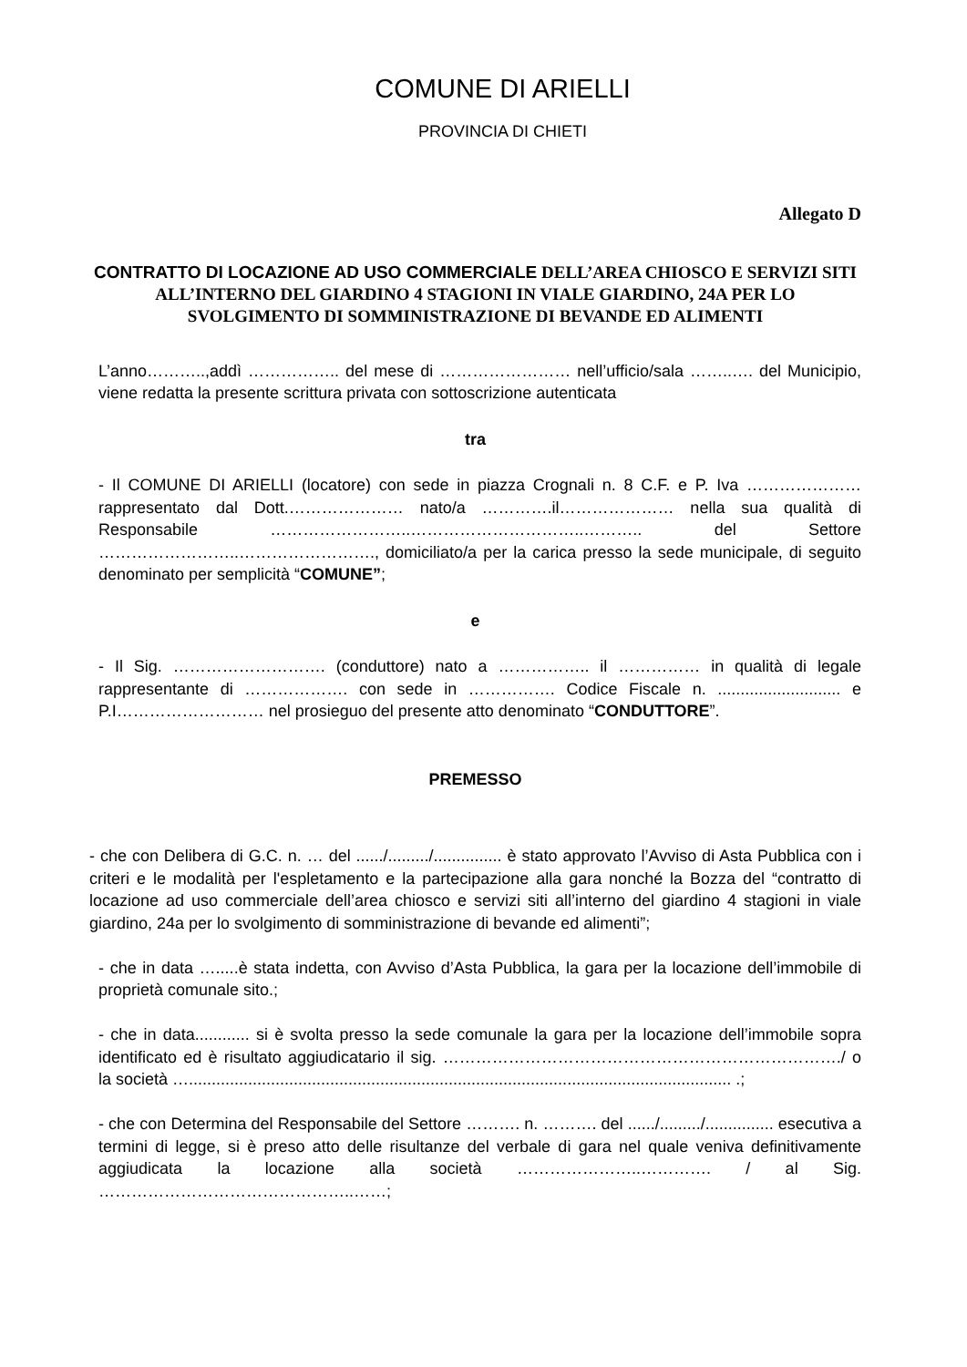COMUNE DI ARIELLI
PROVINCIA DI CHIETI
Allegato D
CONTRATTO DI LOCAZIONE AD USO COMMERCIALE DELL’AREA CHIOSCO E SERVIZI SITI ALL’INTERNO DEL GIARDINO 4 STAGIONI IN VIALE GIARDINO, 24A PER LO SVOLGIMENTO DI SOMMINISTRAZIONE DI BEVANDE ED ALIMENTI
L’anno………..,addì …………….. del mese di …………………… nell’ufficio/sala ……..…. del Municipio, viene redatta la presente scrittura privata con sottoscrizione autenticata
tra
- Il COMUNE DI ARIELLI (locatore) con sede in piazza Crognali n. 8 C.F. e P. Iva ………………… rappresentato dal Dott.………………… nato/a ………….il………………… nella sua qualità di Responsabile ……………………..…………………………..……….. del Settore ……………………..……………………., domiciliato/a per la carica presso la sede municipale, di seguito denominato per semplicità “COMUNE”;
e
- Il Sig. ………………………. (conduttore) nato a …………….. il …………… in qualità di legale rappresentante di ………………. con sede in ……………. Codice Fiscale n. ........................... e P.I……………………… nel prosieguo del presente atto denominato “CONDUTTORE”.
PREMESSO
- che con Delibera di G.C. n. … del ....../........./............... è stato approvato l’Avviso di Asta Pubblica con i criteri e le modalità per l'espletamento e la partecipazione alla gara nonché la Bozza del “contratto di locazione ad uso commerciale dell’area chiosco e servizi siti all’interno del giardino 4 stagioni in viale giardino, 24a per lo svolgimento di somministrazione di bevande ed alimenti”;
- che in data ….....è stata indetta, con Avviso d’Asta Pubblica, la gara per la locazione dell’immobile di proprietà comunale sito.;
- che in data............ si è svolta presso la sede comunale la gara per la locazione dell’immobile sopra identificato ed è risultato aggiudicatario il sig. ………………………………………………………………./ o la società …....................................................................................................................... .;
- che con Determina del Responsabile del Settore ………. n. ………. del ....../........./............... esecutiva a termini di legge, si è preso atto delle risultanze del verbale di gara nel quale veniva definitivamente aggiudicata la locazione alla società …………………..…………. / al Sig. ………………………………………..……;